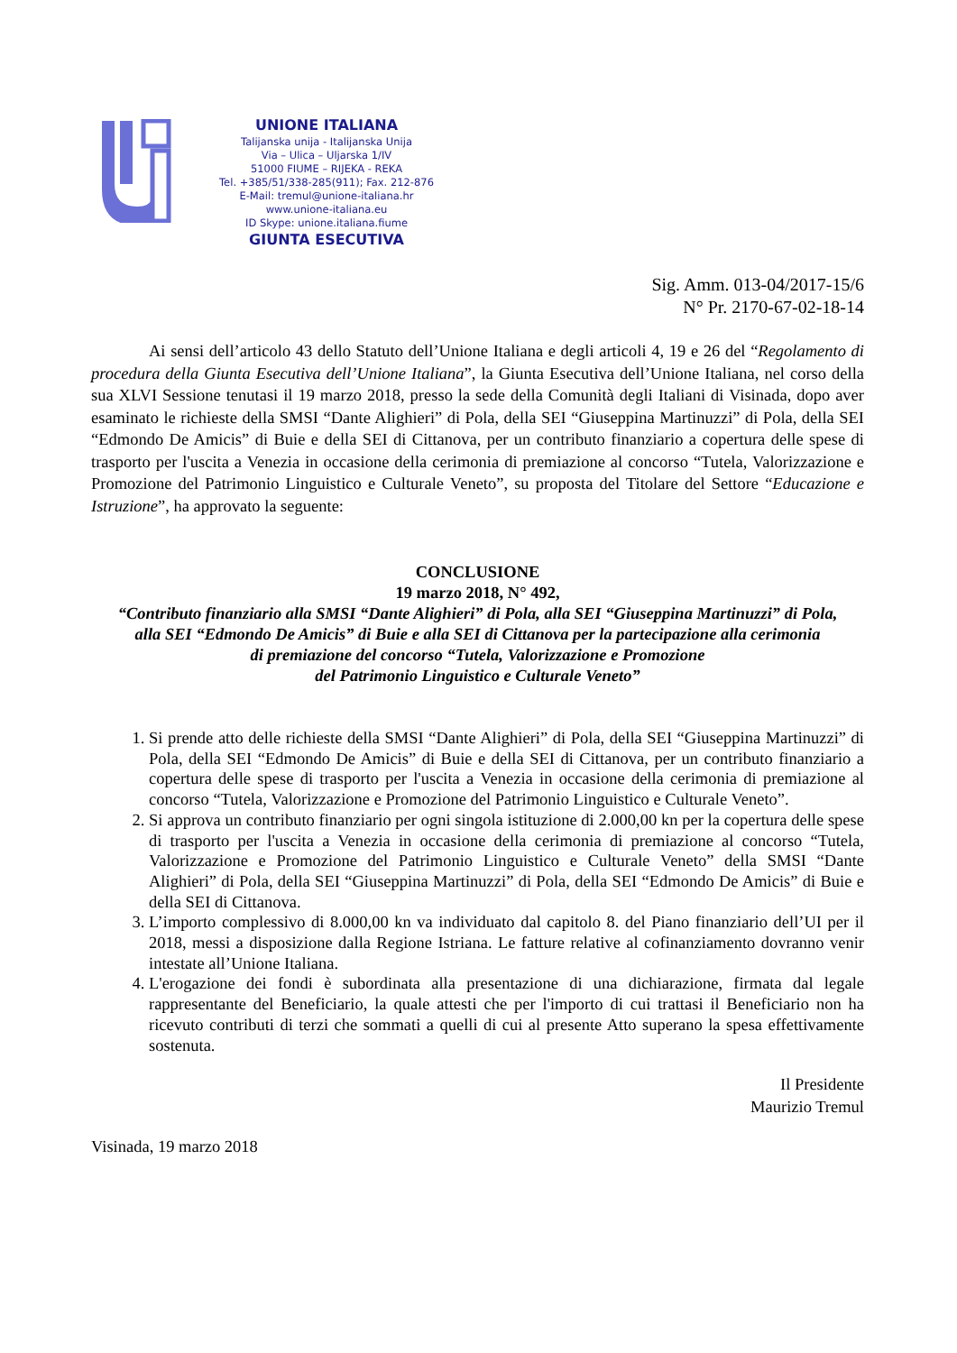UNIONE ITALIANA
Talijanska unija - Italijanska Unija
Via – Ulica – Uljarska 1/IV
51000 FIUME – RIJEKA - REKA
Tel. +385/51/338-285(911); Fax. 212-876
E-Mail: tremul@unione-italiana.hr
www.unione-italiana.eu
ID Skype: unione.italiana.fiume
GIUNTA ESECUTIVA
Sig. Amm. 013-04/2017-15/6
N° Pr. 2170-67-02-18-14
Ai sensi dell’articolo 43 dello Statuto dell’Unione Italiana e degli articoli 4, 19 e 26 del “Regolamento di procedura della Giunta Esecutiva dell’Unione Italiana”, la Giunta Esecutiva dell’Unione Italiana, nel corso della sua XLVI Sessione tenutasi il 19 marzo 2018, presso la sede della Comunità degli Italiani di Visinada, dopo aver esaminato le richieste della SMSI “Dante Alighieri” di Pola, della SEI “Giuseppina Martinuzzi” di Pola, della SEI “Edmondo De Amicis” di Buie e della SEI di Cittanova, per un contributo finanziario a copertura delle spese di trasporto per l'uscita a Venezia in occasione della cerimonia di premiazione al concorso “Tutela, Valorizzazione e Promozione del Patrimonio Linguistico e Culturale Veneto”, su proposta del Titolare del Settore “Educazione e Istruzione”, ha approvato la seguente:
CONCLUSIONE
19 marzo 2018, N° 492,
“Contributo finanziario alla SMSI “Dante Alighieri” di Pola, alla SEI “Giuseppina Martinuzzi” di Pola,
alla SEI “Edmondo De Amicis” di Buie e alla SEI di Cittanova per la partecipazione alla cerimonia
di premiazione del concorso “Tutela, Valorizzazione e Promozione
del Patrimonio Linguistico e Culturale Veneto”
1. Si prende atto delle richieste della SMSI “Dante Alighieri” di Pola, della SEI “Giuseppina Martinuzzi” di Pola, della SEI “Edmondo De Amicis” di Buie e della SEI di Cittanova, per un contributo finanziario a copertura delle spese di trasporto per l'uscita a Venezia in occasione della cerimonia di premiazione al concorso “Tutela, Valorizzazione e Promozione del Patrimonio Linguistico e Culturale Veneto”.
2. Si approva un contributo finanziario per ogni singola istituzione di 2.000,00 kn per la copertura delle spese di trasporto per l'uscita a Venezia in occasione della cerimonia di premiazione al concorso “Tutela, Valorizzazione e Promozione del Patrimonio Linguistico e Culturale Veneto” della SMSI “Dante Alighieri” di Pola, della SEI “Giuseppina Martinuzzi” di Pola, della SEI “Edmondo De Amicis” di Buie e della SEI di Cittanova.
3. L’importo complessivo di 8.000,00 kn va individuato dal capitolo 8. del Piano finanziario dell’UI per il 2018, messi a disposizione dalla Regione Istriana. Le fatture relative al cofinanziamento dovranno venir intestate all’Unione Italiana.
4. L'erogazione dei fondi è subordinata alla presentazione di una dichiarazione, firmata dal legale rappresentante del Beneficiario, la quale attesti che per l'importo di cui trattasi il Beneficiario non ha ricevuto contributi di terzi che sommati a quelli di cui al presente Atto superano la spesa effettivamente sostenuta.
Il Presidente
Maurizio Tremul
Visinada, 19 marzo 2018